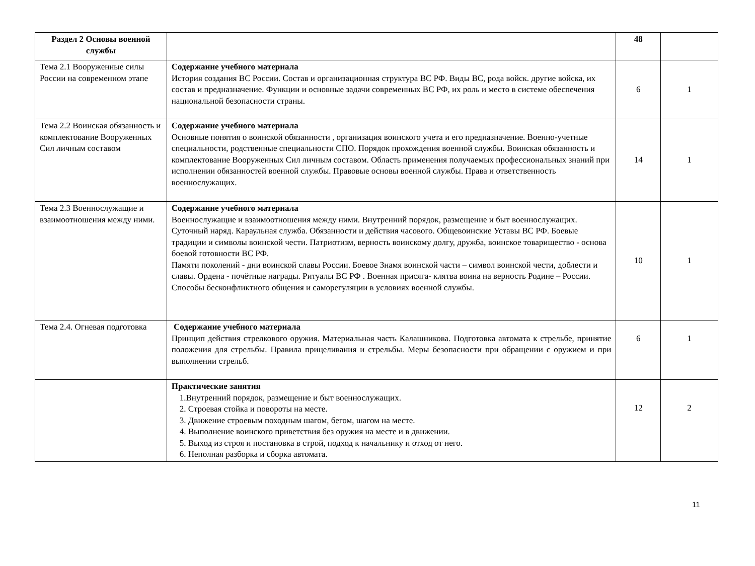| Раздел 2 Основы военной службы | | 48 | |
| Тема 2.1 Вооруженные силы России на современном этапе | Содержание учебного материала История создания ВС России. Состав и организационная структура ВС РФ. Виды ВС, рода войск. другие войска, их состав и предназначение. Функции и основные задачи современных ВС РФ, их роль и место в системе обеспечения национальной безопасности страны. | 6 | 1 |
| Тема 2.2 Воинская обязанность и комплектование Вооруженных Сил личным составом | Содержание учебного материала Основные понятия о воинской обязанности , организация воинского учета и его предназначение. Военно-учетные специальности, родственные специальности СПО. Порядок прохождения военной службы. Воинская обязанность и комплектование Вооруженных Сил личным составом. Область применения получаемых профессиональных знаний при исполнении обязанностей военной службы. Правовые основы военной службы. Права и ответственность военнослужащих. | 14 | 1 |
| Тема 2.3 Военнослужащие и взаимоотношения между ними. | Содержание учебного материала Военнослужащие и взаимоотношения между ними. Внутренний порядок, размещение и быт военнослужащих. Суточный наряд. Караульная служба. Обязанности и действия часового. Общевоинские Уставы ВС РФ. Боевые традиции и символы воинской чести. Патриотизм, верность воинскому долгу, дружба, воинское товарищество - основа боевой готовности ВС РФ. Памяти поколений - дни воинской славы России. Боевое Знамя воинской части – символ воинской чести, доблести и славы. Ордена - почётные награды. Ритуалы ВС РФ . Военная присяга- клятва воина на верность Родине – России. Способы бесконфликтного общения и саморегуляции в условиях военной службы. | 10 | 1 |
| Тема 2.4. Огневая подготовка | Содержание учебного материала Принцип действия стрелкового оружия. Материальная часть Калашникова. Подготовка автомата к стрельбе, принятие положения для стрельбы. Правила прицеливания и стрельбы. Меры безопасности при обращении с оружием и при выполнении стрельб. | 6 | 1 |
| | Практические занятия 1.Внутренний порядок, размещение и быт военнослужащих. 2. Строевая стойка и повороты на месте. 3. Движение строевым походным шагом, бегом, шагом на месте. 4. Выполнение воинского приветствия без оружия на месте и в движении. 5. Выход из строя и постановка в строй, подход к начальнику и отход от него. 6. Неполная разборка и сборка автомата. | 12 | 2 |
11